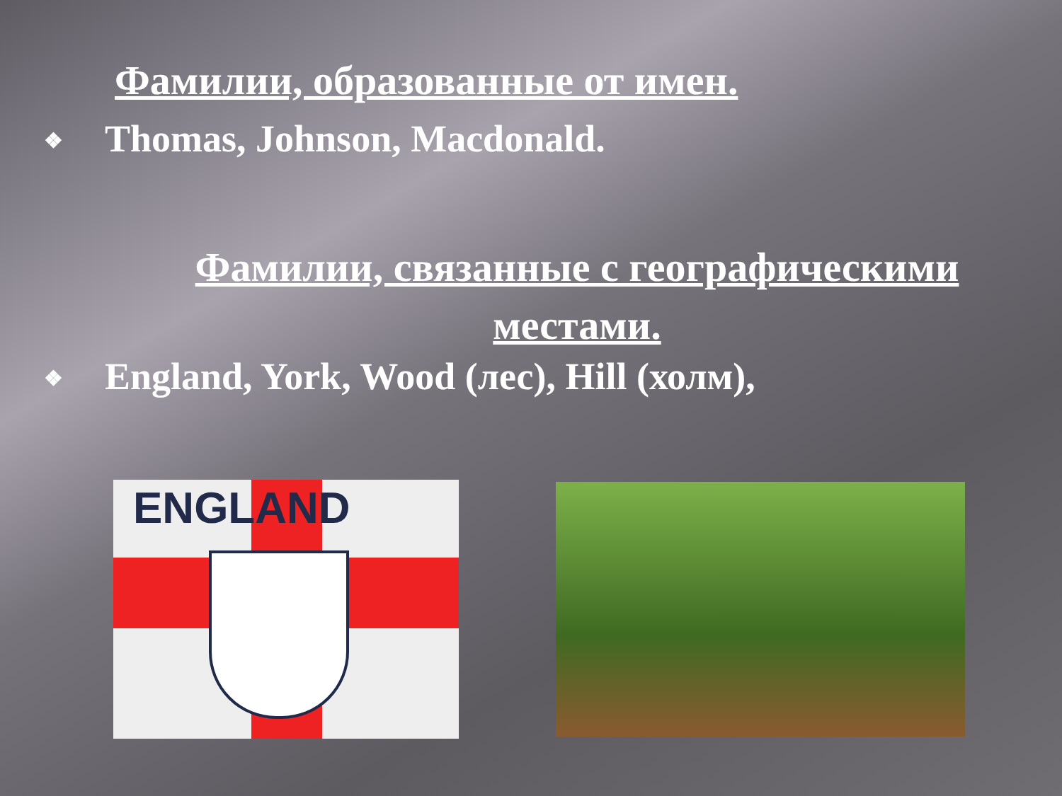Фамилии, образованные от имен.
❖ Thomas, Johnson, Macdonald.
Фамилии, связанные с географическими
местами.
❖ England, York, Wood (лес), Hill (холм),
ENGLAND